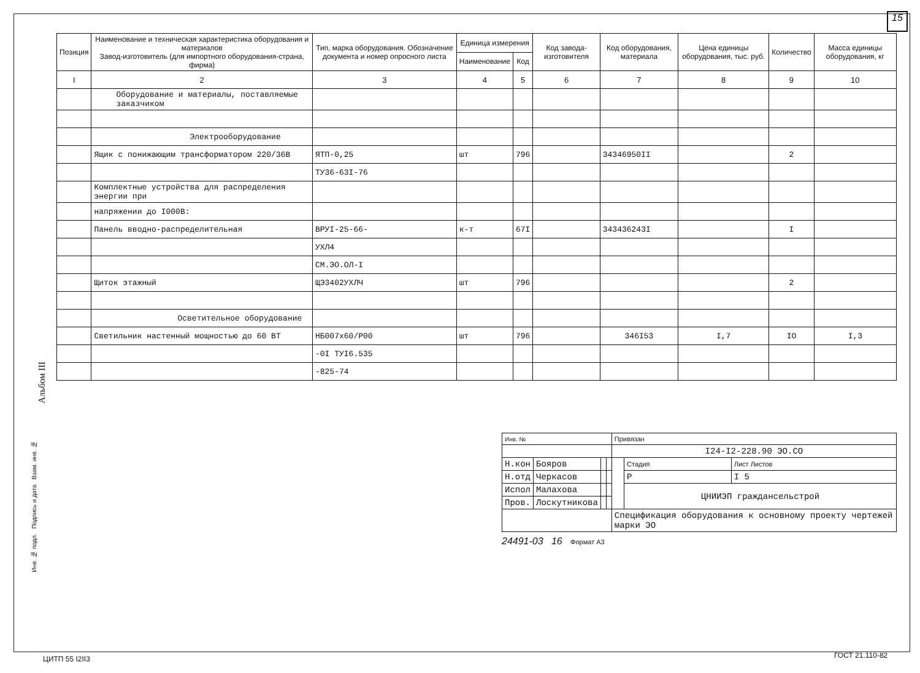15
| Позиция | Наименование и техническая характеристика оборудования и материалов Завод-изготовитель (для импортного оборудования-страна, фирма) | Тип, марка оборудования. Обозначение документа и номер опросного листа | Единица измерения | | Код завода-изготовителя | Код оборудования, материала | Цена единицы оборудования, тыс. руб. | Количество | Масса единицы оборудования, кг |
| --- | --- | --- | --- | --- | --- | --- | --- | --- | --- |
| | | | Наименование | Код | | | | | |
| I | 2 | 3 | 4 | 5 | 6 | 7 | 8 | 9 | 10 |
| | Оборудование и материалы, поставляемые заказчиком | | | | | | | | |
| | Электрооборудование | | | | | | | | |
| | Ящик с понижающим трансформатором 220/36В | ЯТП-0,25 | шт | 796 | | 34346950II | | 2 | |
| | | ТУ36-63I-76 | | | | | | | |
| | Комплектные устройства для распределения энергии при | | | | | | | | |
| | напряжении до I000В: | | | | | | | | |
| | Панель вводно-распределительная | ВРУI-25-66- | к-т | 67I | | 343436243I | | I | |
| | | УХЛ4 | | | | | | | |
| | | СМ.ЭО.ОЛ-I | | | | | | | |
| | Щиток этажный | ЩЭ3402УХЛЧ | шт | 796 | | | | 2 | |
| | Осветительное оборудование | | | | | | | | |
| | Светильник настенный мощностью до 60 ВТ | НБ007х60/Р00 | шт | 796 | | 346I53 | I,7 | IO | I,3 |
| | | -0I ТУI6.535 | | | | | | | |
| | | -825-74 | | | | | | | |
Альбом III
| Инв. № | | | | Привязан | | |
| | | | | I24-I2-228.90 ЭО.СО | | |
| Н.кон | Бояров | | | | Стадия | Лист Листов |
| Н.отд | Черкасов | | | | Р | I 5 |
| Испол | Малахова | | | | ЦНИИЭП граждансельстрой | |
| Пров. | Лоскутникова | | | | | |
| | | | | Спецификация оборудования к основному проекту чертежей марки ЭО | | |
24491-03 16 Формат А3
Инв. № подл. Подпись и дата Взам. инв. №
ЦИТП 55 I2II3 ГОСТ 21.110-82